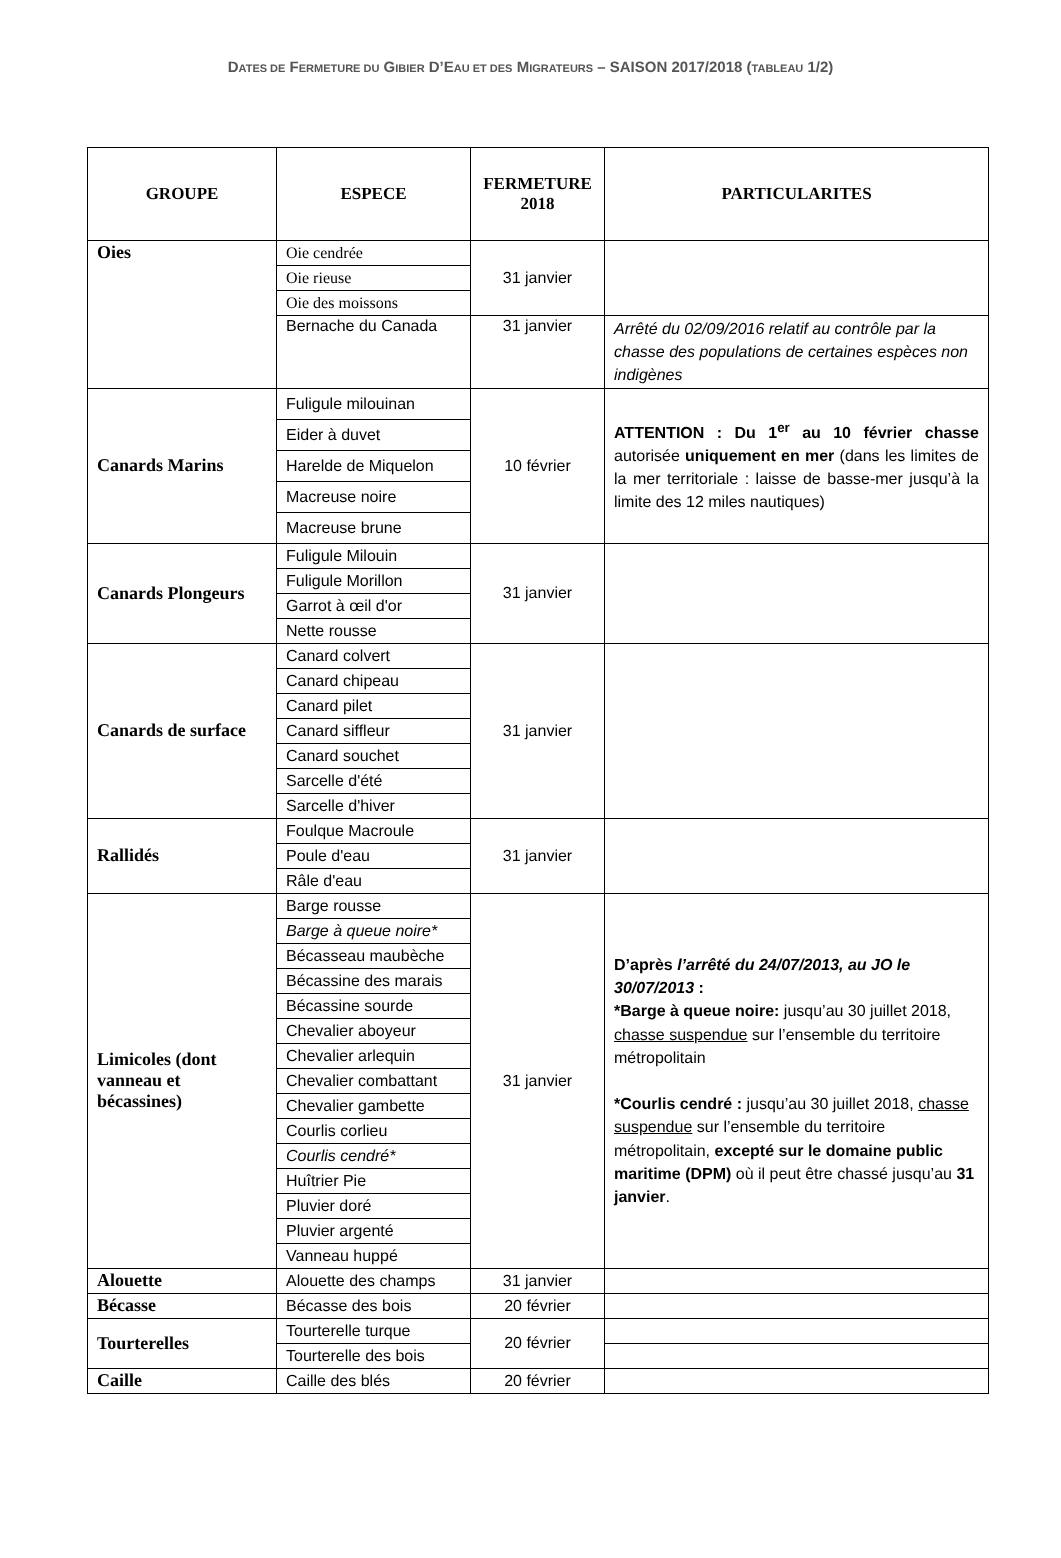DATES DE FERMETURE DU GIBIER D’EAU ET DES MIGRATEURS – SAISON 2017/2018 (TABLEAU 1/2)
| GROUPE | ESPECE | FERMETURE 2018 | PARTICULARITES |
| --- | --- | --- | --- |
| Oies | Oie cendrée | 31 janvier | |
| | Oie rieuse | | |
| | Oie des moissons | | |
| | Bernache du Canada | 31 janvier | Arrêté du 02/09/2016 relatif au contrôle par la chasse des populations de certaines espèces non indigènes |
| Canards Marins | Fuligule milouinan | 10 février | ATTENTION : Du 1<sup>er</sup> au 10 février chasse autorisée uniquement en mer (dans les limites de la mer territoriale : laisse de basse-mer jusqu’à la limite des 12 miles nautiques) |
| | Eider à duvet | | |
| | Harelde de Miquelon | | |
| | Macreuse noire | | |
| | Macreuse brune | | |
| Canards Plongeurs | Fuligule Milouin | 31 janvier | |
| | Fuligule Morillon | | |
| | Garrot à œil d'or | | |
| | Nette rousse | | |
| Canards de surface | Canard colvert | 31 janvier | |
| | Canard chipeau | | |
| | Canard pilet | | |
| | Canard siffleur | | |
| | Canard souchet | | |
| | Sarcelle d'été | | |
| | Sarcelle d'hiver | | |
| Rallidés | Foulque Macroule | 31 janvier | |
| | Poule d'eau | | |
| | Râle d'eau | | |
| Limicoles (dont vanneau et bécassines) | Barge rousse | 31 janvier | D’après l’arrêté du 24/07/2013, au JO le 30/07/2013 : *Barge à queue noire: jusqu’au 30 juillet 2018, chasse suspendue sur l’ensemble du territoire métropolitain *Courlis cendré : jusqu’au 30 juillet 2018, chasse suspendue sur l’ensemble du territoire métropolitain, excepté sur le domaine public maritime (DPM) où il peut être chassé jusqu’au 31 janvier . |
| | Barge à queue noire* | | |
| | Bécasseau maubèche | | |
| | Bécassine des marais | | |
| | Bécassine sourde | | |
| | Chevalier aboyeur | | |
| | Chevalier arlequin | | |
| | Chevalier combattant | | |
| | Chevalier gambette | | |
| | Courlis corlieu | | |
| | Courlis cendré* | | |
| | Huîtrier Pie | | |
| | Pluvier doré | | |
| | Pluvier argenté | | |
| | Vanneau huppé | | |
| Alouette | Alouette des champs | 31 janvier | |
| Bécasse | Bécasse des bois | 20 février | |
| Tourterelles | Tourterelle turque | 20 février | |
| | Tourterelle des bois | | |
| Caille | Caille des blés | 20 février | |